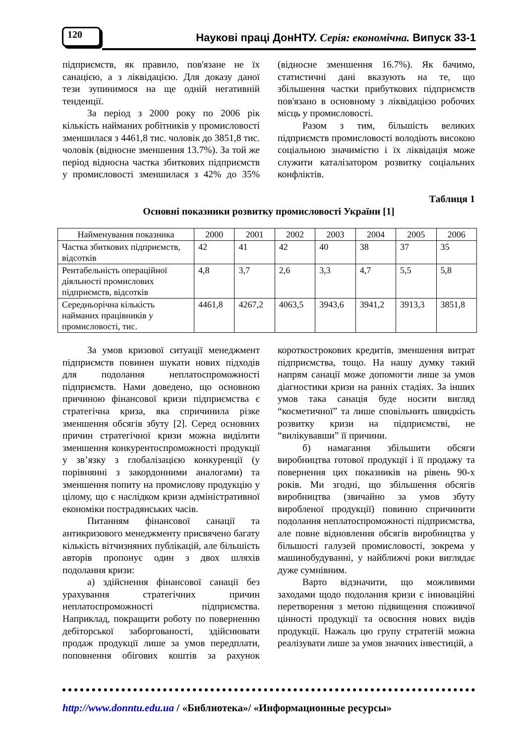120
Наукові праці ДонНТУ. Серія: економічна. Випуск 33-1
підприємств, як правило, пов'язане не їх санацією, а з ліквідацією. Для доказу даної тези зупинимося на ще одній негативній тенденції.
За період з 2000 року по 2006 рік кількість найманих робітників у промисловості зменшилася з 4461,8 тис. чоловік до 3851,8 тис. чоловік (відносне зменшення 13.7%). За той же період відносна частка збиткових підприємств у промисловості зменшилася з 42% до 35% (відносне зменшення 16.7%). Як бачимо, статистичні дані вказують на те, що збільшення частки прибуткових підприємств пов'язано в основному з ліквідацією робочих місць у промисловості.
Разом з тим, більшість великих підприємств промисловості володіють високою соціальною значимістю і їх ліквідація може служити каталізатором розвитку соціальних конфліктів.
Таблиця 1
Основні показники розвитку промисловості України [1]
| Найменування показника | 2000 | 2001 | 2002 | 2003 | 2004 | 2005 | 2006 |
| --- | --- | --- | --- | --- | --- | --- | --- |
| Частка збиткових підприємств, відсотків | 42 | 41 | 42 | 40 | 38 | 37 | 35 |
| Рентабельність операційної діяльності промислових підприємств, відсотків | 4,8 | 3,7 | 2,6 | 3,3 | 4,7 | 5,5 | 5,8 |
| Середньорічна кількість найманих працівників у промисловості, тис. | 4461,8 | 4267,2 | 4063,5 | 3943,6 | 3941,2 | 3913,3 | 3851,8 |
За умов кризової ситуації менеджмент підприємств повинен шукати нових підходів для подолання неплатоспроможності підприємств. Нами доведено, що основною причиною фінансової кризи підприємства є стратегічна криза, яка спричинила різке зменшення обсягів збуту [2]. Серед основних причин стратегічної кризи можна виділити зменшення конкурентоспроможності продукції у зв’язку з глобалізацією конкуренції (у порівнянні з закордонними аналогами) та зменшення попиту на промислову продукцію у цілому, що є наслідком кризи адміністративної економіки пострадянських часів.
Питанням фінансової санації та антикризового менеджменту присвячено багату кількість вітчизняних публікацій, але більшість авторів пропонує один з двох шляхів подолання кризи:
а) здійснення фінансової санації без урахування стратегічних причин неплатоспроможності підприємства. Наприклад, покращити роботу по поверненню дебіторської заборгованості, здійснювати продаж продукції лише за умов передплати, поповнення обігових коштів за рахунок короткострокових кредитів, зменшення витрат підприємства, тощо. На нашу думку такий напрям санації може допомогти лише за умов діагностики кризи на ранніх стадіях. За інших умов така санація буде носити вигляд “косметичної” та лише сповільнить швидкість розвитку кризи на підприємстві, не “вилікувавши” її причини.
б) намагання збільшити обсяги виробництва готової продукції і її продажу та повернення цих показників на рівень 90-х років. Ми згодні, що збільшення обсягів виробництва (звичайно за умов збуту виробленої продукції) повинно спричинити подолання неплатоспроможності підприємства, але повне відновлення обсягів виробництва у більшості галузей промисловості, зокрема у машинобудуванні, у найближчі роки виглядає дуже сумнівним.
Варто відзначити, що можливими заходами щодо подолання кризи є інноваційні перетворення з метою підвищення споживчої цінності продукції та освоєння нових видів продукції. Нажаль цю групу стратегій можна реалізувати лише за умов значних інвестицій, а
http://www.donntu.edu.ua / «Библиотека»/ «Информационные ресурсы»